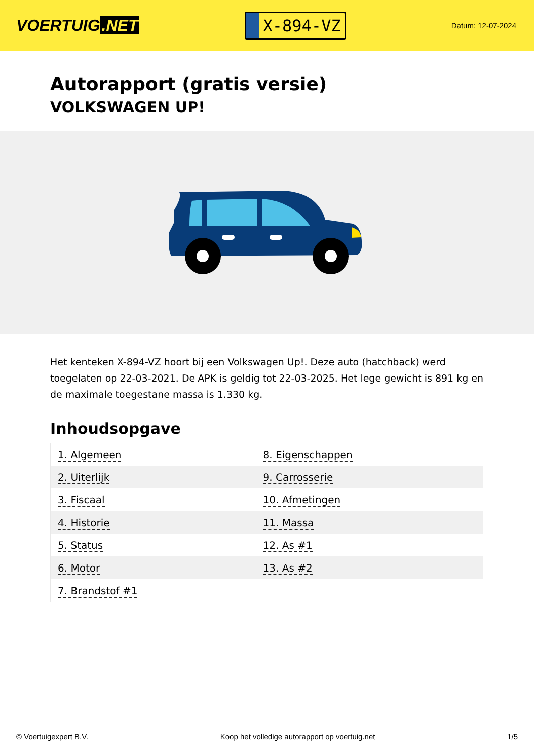VOERTUIG.NET
X-894-VZ
Datum: 12-07-2024
Autorapport (gratis versie)
VOLKSWAGEN UP!
Het kenteken X-894-VZ hoort bij een Volkswagen Up!. Deze auto (hatchback) werd toegelaten op 22-03-2021. De APK is geldig tot 22-03-2025. Het lege gewicht is 891 kg en de maximale toegestane massa is 1.330 kg.
Inhoudsopgave
| 1. Algemeen | 8. Eigenschappen |
| 2. Uiterlijk | 9. Carrosserie |
| 3. Fiscaal | 10. Afmetingen |
| 4. Historie | 11. Massa |
| 5. Status | 12. As #1 |
| 6. Motor | 13. As #2 |
| 7. Brandstof #1 | |
© Voertuigexpert B.V. Koop het volledige autorapport op voertuig.net 1/5